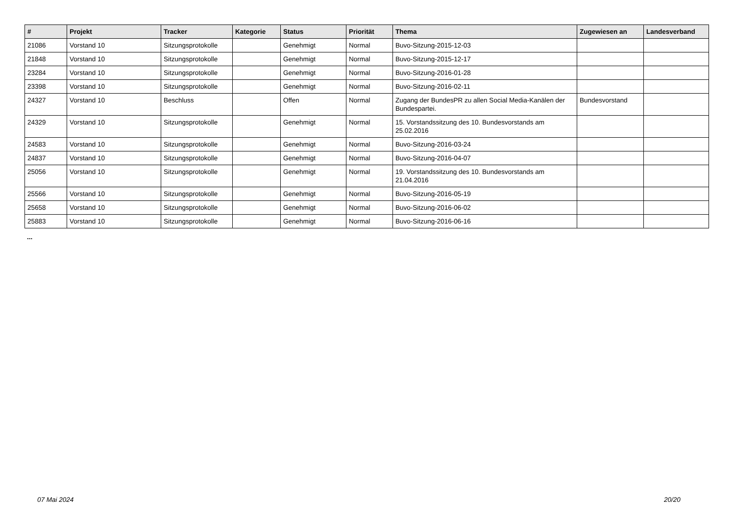| # | Projekt | Tracker | Kategorie | Status | Priorität | Thema | Zugewiesen an | Landesverband |
| --- | --- | --- | --- | --- | --- | --- | --- | --- |
| 21086 | Vorstand 10 | Sitzungsprotokolle | | Genehmigt | Normal | Buvo-Sitzung-2015-12-03 | | |
| 21848 | Vorstand 10 | Sitzungsprotokolle | | Genehmigt | Normal | Buvo-Sitzung-2015-12-17 | | |
| 23284 | Vorstand 10 | Sitzungsprotokolle | | Genehmigt | Normal | Buvo-Sitzung-2016-01-28 | | |
| 23398 | Vorstand 10 | Sitzungsprotokolle | | Genehmigt | Normal | Buvo-Sitzung-2016-02-11 | | |
| 24327 | Vorstand 10 | Beschluss | | Offen | Normal | Zugang der BundesPR zu allen Social Media-Kanälen der Bundespartei. | Bundesvorstand | |
| 24329 | Vorstand 10 | Sitzungsprotokolle | | Genehmigt | Normal | 15. Vorstandssitzung des 10. Bundesvorstands am 25.02.2016 | | |
| 24583 | Vorstand 10 | Sitzungsprotokolle | | Genehmigt | Normal | Buvo-Sitzung-2016-03-24 | | |
| 24837 | Vorstand 10 | Sitzungsprotokolle | | Genehmigt | Normal | Buvo-Sitzung-2016-04-07 | | |
| 25056 | Vorstand 10 | Sitzungsprotokolle | | Genehmigt | Normal | 19. Vorstandssitzung des 10. Bundesvorstands am 21.04.2016 | | |
| 25566 | Vorstand 10 | Sitzungsprotokolle | | Genehmigt | Normal | Buvo-Sitzung-2016-05-19 | | |
| 25658 | Vorstand 10 | Sitzungsprotokolle | | Genehmigt | Normal | Buvo-Sitzung-2016-06-02 | | |
| 25883 | Vorstand 10 | Sitzungsprotokolle | | Genehmigt | Normal | Buvo-Sitzung-2016-06-16 | | |
...
07 Mai 2024 20/20